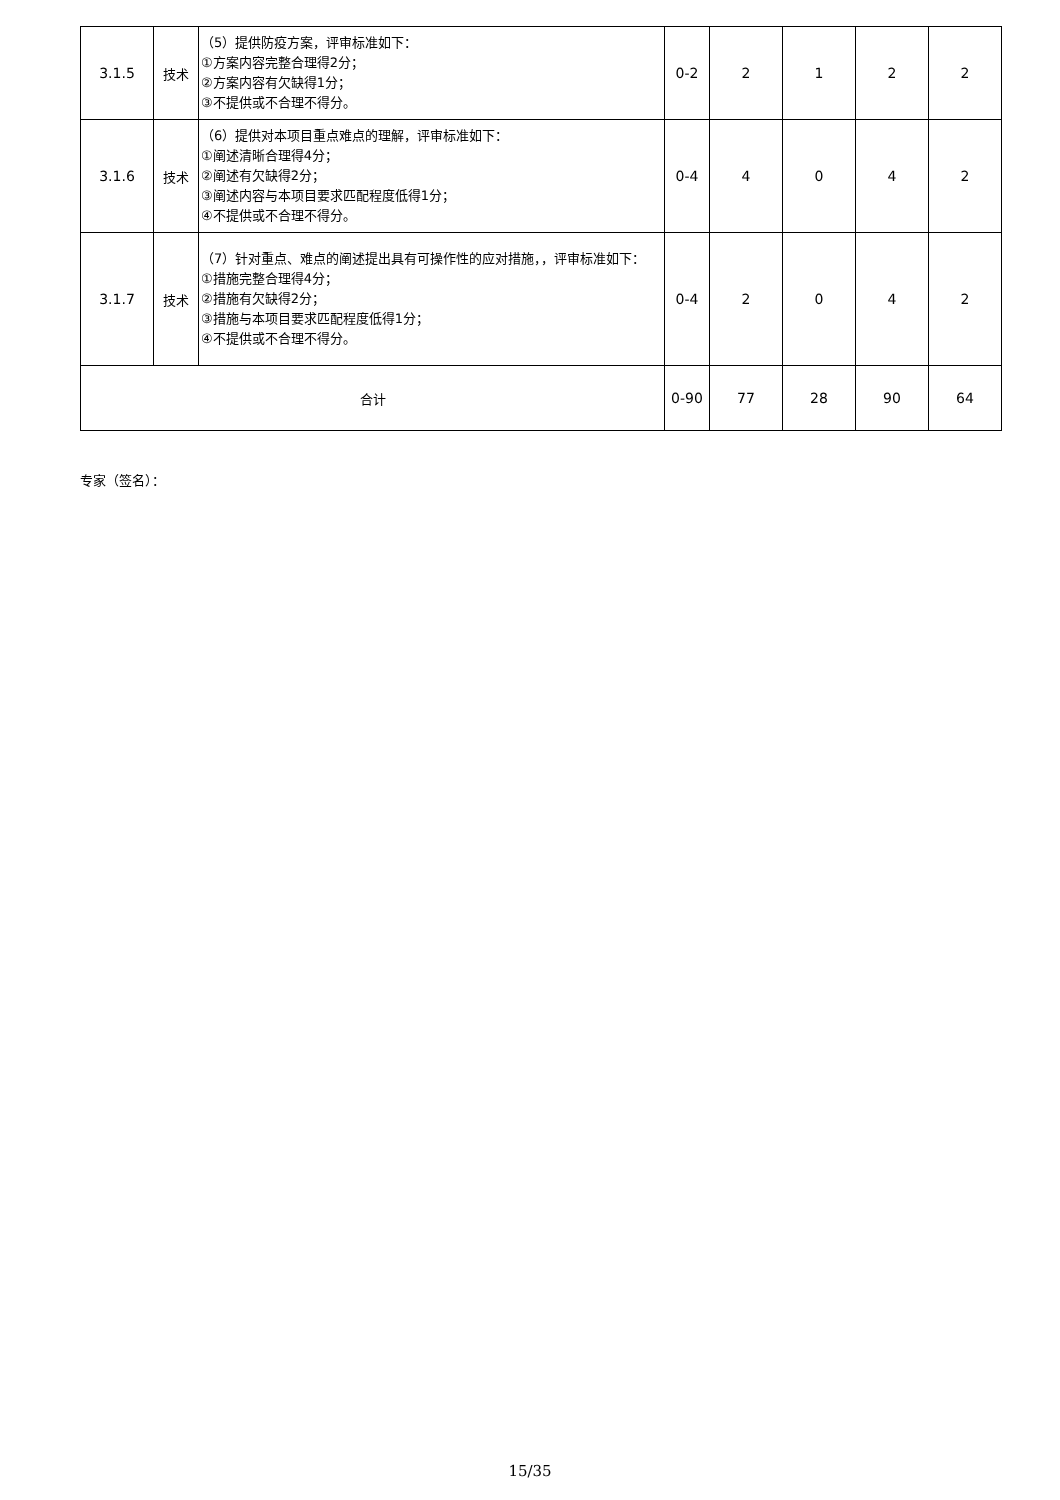| 3.1.5 | 技术 | （5）提供防疫方案，评审标准如下： ①方案内容完整合理得2分； ②方案内容有欠缺得1分； ③不提供或不合理不得分。 | 0-2 | 2 | 1 | 2 | 2 |
| 3.1.6 | 技术 | （6）提供对本项目重点难点的理解，评审标准如下： ①阐述清晰合理得4分； ②阐述有欠缺得2分； ③阐述内容与本项目要求匹配程度低得1分； ④不提供或不合理不得分。 | 0-4 | 4 | 0 | 4 | 2 |
| 3.1.7 | 技术 | （7）针对重点、难点的阐述提出具有可操作性的应对措施，，评审标准如下： ①措施完整合理得4分； ②措施有欠缺得2分； ③措施与本项目要求匹配程度低得1分； ④不提供或不合理不得分。 | 0-4 | 2 | 0 | 4 | 2 |
| 合计 | | | 0-90 | 77 | 28 | 90 | 64 |
专家（签名）：
15/35